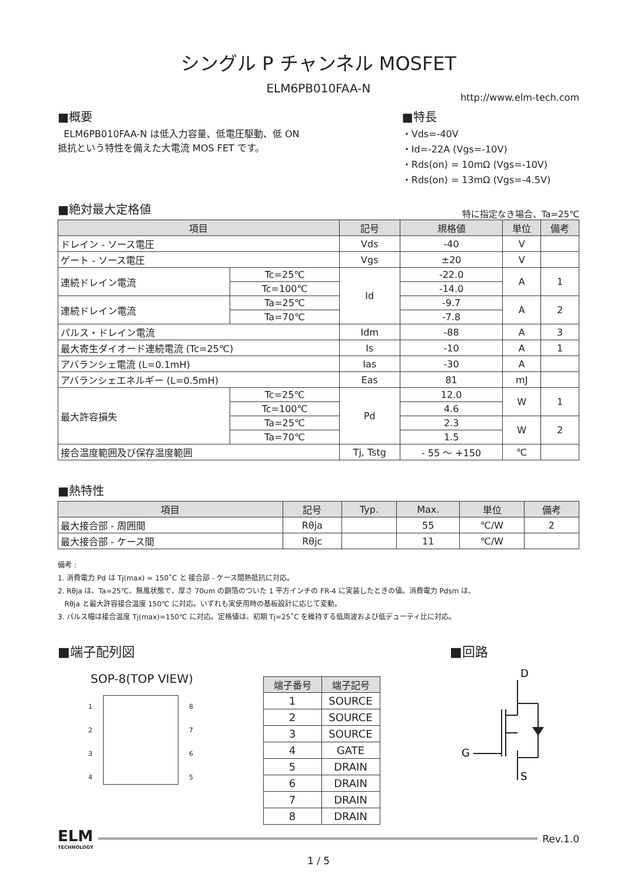シングル P チャンネル MOSFET
ELM6PB010FAA-N
http://www.elm-tech.com
■概要
ELM6PB010FAA-N は低入力容量、低電圧駆動、低 ON 抵抗という特性を備えた大電流 MOS FET です。
■特長
・Vds=-40V
・Id=-22A (Vgs=-10V)
・Rds(on) = 10mΩ (Vgs=-10V)
・Rds(on) = 13mΩ (Vgs=-4.5V)
■絶対最大定格値
特に指定なき場合、Ta=25℃
| 項目 | | 記号 | 規格値 | 単位 | 備考 |
| --- | --- | --- | --- | --- | --- |
| ドレイン - ソース電圧 | | Vds | -40 | V | |
| ゲート - ソース電圧 | | Vgs | ±20 | V | |
| 連続ドレイン電流 | Tc=25℃ | Id | -22.0 | A | 1 |
| | Tc=100℃ | | -14.0 | | |
| 連続ドレイン電流 | Ta=25℃ | | -9.7 | A | 2 |
| | Ta=70℃ | | -7.8 | | |
| パルス・ドレイン電流 | | Idm | -88 | A | 3 |
| 最大寄生ダイオード連続電流 (Tc=25℃) | | Is | -10 | A | 1 |
| アバランシェ電流 (L=0.1mH) | | Ias | -30 | A | |
| アバランシェエネルギー (L=0.5mH) | | Eas | 81 | mJ | |
| 最大許容損失 | Tc=25℃ | Pd | 12.0 | W | 1 |
| | Tc=100℃ | | 4.6 | | |
| | Ta=25℃ | | 2.3 | W | 2 |
| | Ta=70℃ | | 1.5 | | |
| 接合温度範囲及び保存温度範囲 | | Tj, Tstg | - 55 ～ +150 | ℃ | |
■熱特性
| 項目 | 記号 | Typ. | Max. | 単位 | 備考 |
| --- | --- | --- | --- | --- | --- |
| 最大接合部 - 周囲間 | Rθja | | 55 | ℃/W | 2 |
| 最大接合部 - ケース間 | Rθjc | | 11 | ℃/W | |
備考 :
1. 消費電力 Pd は Tj(max) = 150˚C と 接合部 - ケース間熱抵抗に対応。
2. Rθja は、Ta=25℃、無風状態で、厚さ 70um の銅箔のついた 1 平方インチの FR-4 に実装したときの値。消費電力 Pdsm は、
Rθja と最大許容接合温度 150℃ に対応。いずれも実使用時の基板設計に応じて変動。
3. パルス幅は接合温度 Tj(max)=150℃ に対応。定格値は、初期 Tj=25˚C を維持する低周波および低デューティ比に対応。
■端子配列図
SOP-8(TOP VIEW)
1
2
3
4
8
7
6
5
| 端子番号 | 端子記号 |
| --- | --- |
| 1 | SOURCE |
| 2 | SOURCE |
| 3 | SOURCE |
| 4 | GATE |
| 5 | DRAIN |
| 6 | DRAIN |
| 7 | DRAIN |
| 8 | DRAIN |
■回路
D
G
S
ELM
TECHNOLOGY
Rev.1.0
1 / 5